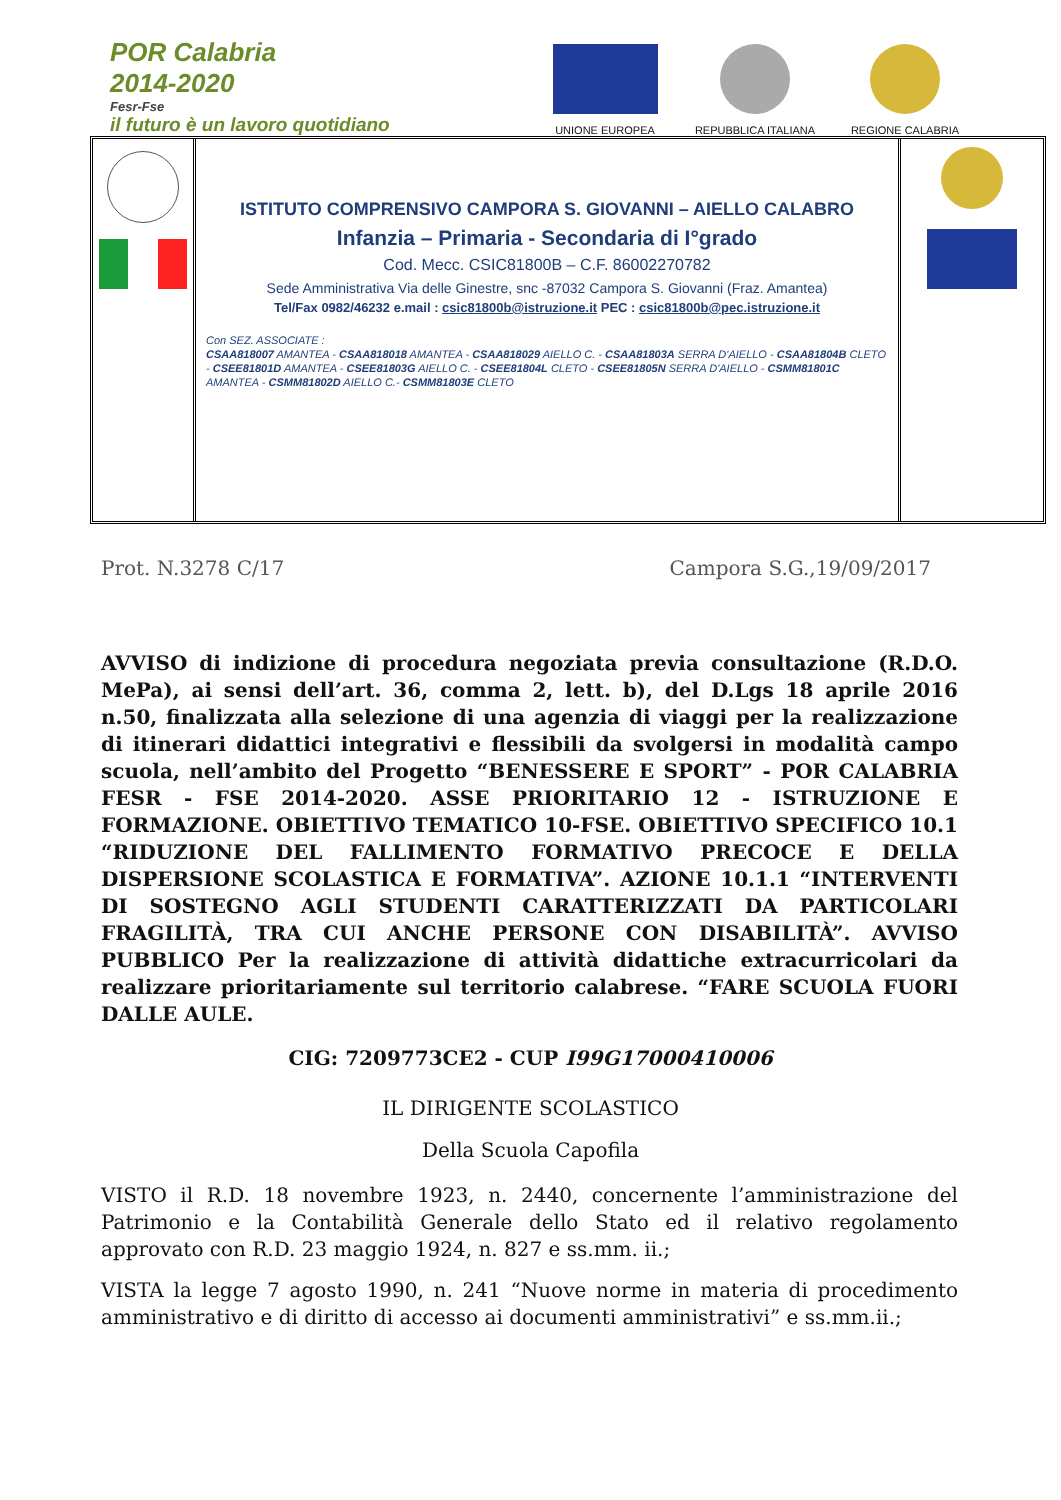POR Calabria
2014-2020
Fesr-Fse
il futuro è un lavoro quotidiano
UNIONE EUROPEA
REPUBBLICA ITALIANA
REGIONE CALABRIA
ISTITUTO COMPRENSIVO CAMPORA S. GIOVANNI – AIELLO CALABRO
Infanzia – Primaria - Secondaria di I°grado
Cod. Mecc. CSIC81800B – C.F. 86002270782
Sede Amministrativa Via delle Ginestre, snc -87032 Campora S. Giovanni (Fraz. Amantea)
Tel/Fax 0982/46232 e.mail : csic81800b@istruzione.it PEC : csic81800b@pec.istruzione.it
Con SEZ. ASSOCIATE :
CSAA818007 AMANTEA - CSAA818018 AMANTEA - CSAA818029 AIELLO C. - CSAA81803A SERRA D'AIELLO - CSAA81804B CLETO - CSEE81801D AMANTEA - CSEE81803G AIELLO C. - CSEE81804L CLETO - CSEE81805N SERRA D'AIELLO - CSMM81801C AMANTEA - CSMM81802D AIELLO C.- CSMM81803E CLETO
Prot. N.3278 C/17 Campora S.G.,19/09/2017
AVVISO di indizione di procedura negoziata previa consultazione (R.D.O. MePa), ai sensi dell’art. 36, comma 2, lett. b), del D.Lgs 18 aprile 2016 n.50, finalizzata alla selezione di una agenzia di viaggi per la realizzazione di itinerari didattici integrativi e flessibili da svolgersi in modalità campo scuola, nell’ambito del Progetto “BENESSERE E SPORT” - POR CALABRIA FESR - FSE 2014-2020. ASSE PRIORITARIO 12 - ISTRUZIONE E FORMAZIONE. OBIETTIVO TEMATICO 10-FSE. OBIETTIVO SPECIFICO 10.1 “RIDUZIONE DEL FALLIMENTO FORMATIVO PRECOCE E DELLA DISPERSIONE SCOLASTICA E FORMATIVA”. AZIONE 10.1.1 “INTERVENTI DI SOSTEGNO AGLI STUDENTI CARATTERIZZATI DA PARTICOLARI FRAGILITÀ, TRA CUI ANCHE PERSONE CON DISABILITÀ”. AVVISO PUBBLICO Per la realizzazione di attività didattiche extracurricolari da realizzare prioritariamente sul territorio calabrese. “FARE SCUOLA FUORI DALLE AULE.
CIG: 7209773CE2 - CUP I99G17000410006
IL DIRIGENTE SCOLASTICO
Della Scuola Capofila
VISTO il R.D. 18 novembre 1923, n. 2440, concernente l’amministrazione del Patrimonio e la Contabilità Generale dello Stato ed il relativo regolamento approvato con R.D. 23 maggio 1924, n. 827 e ss.mm. ii.;
VISTA la legge 7 agosto 1990, n. 241 “Nuove norme in materia di procedimento amministrativo e di diritto di accesso ai documenti amministrativi” e ss.mm.ii.;